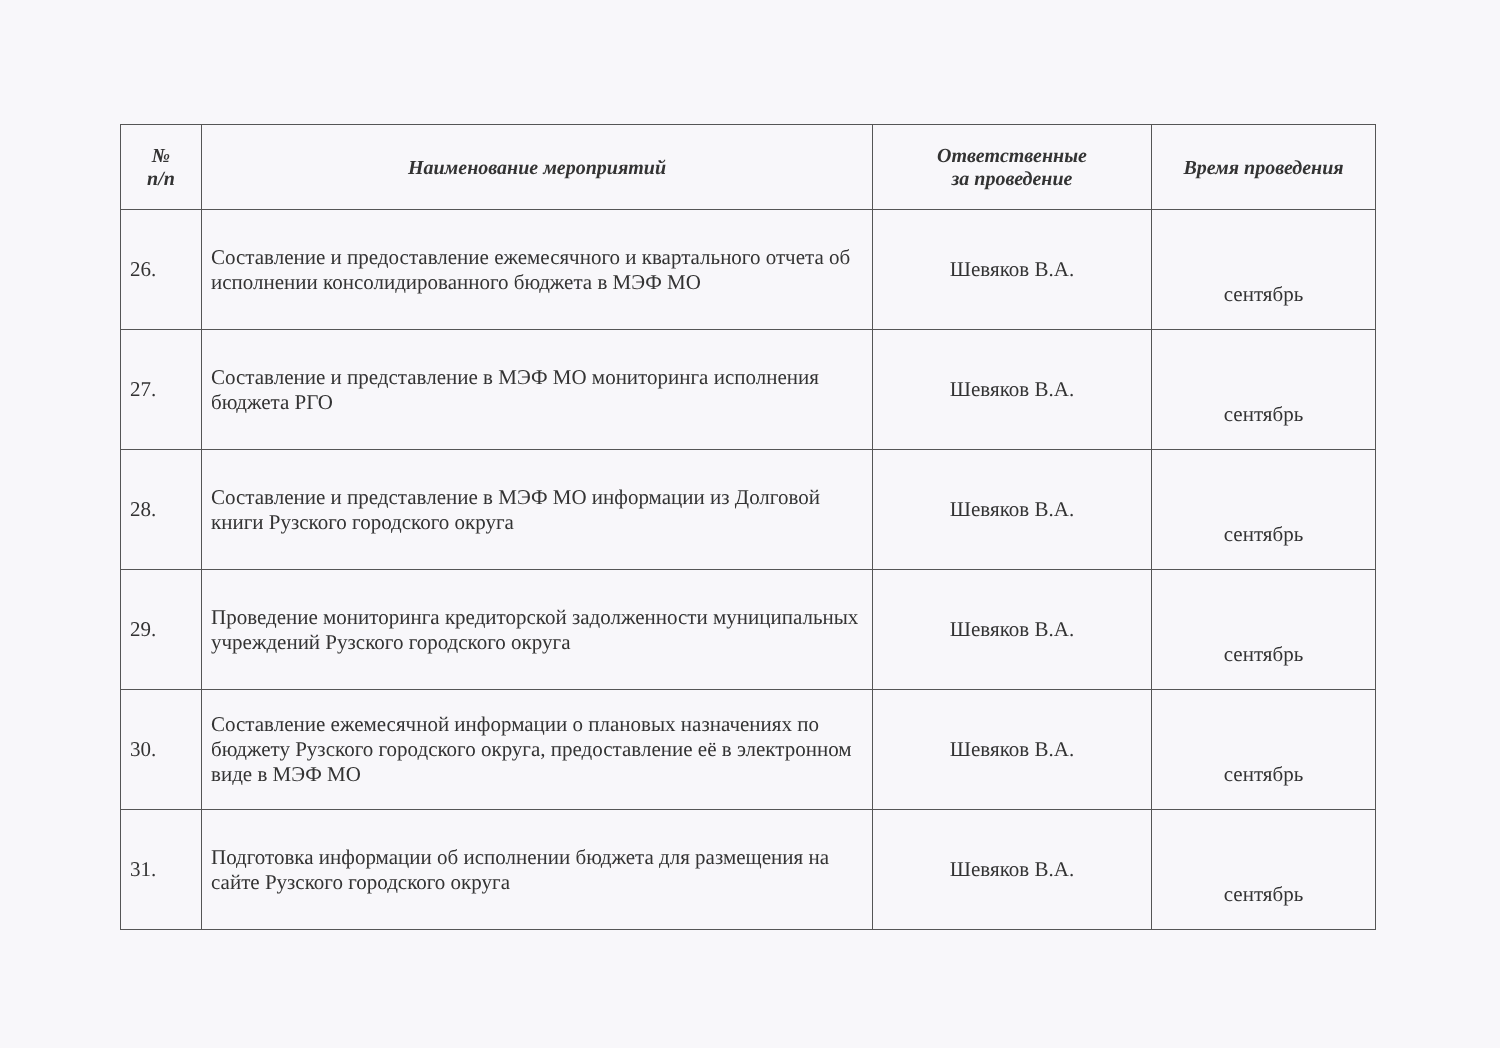| № п/п | Наименование мероприятий | Ответственные за проведение | Время проведения |
| --- | --- | --- | --- |
| 26. | Составление и предоставление ежемесячного и квартального отчета об исполнении консолидированного бюджета в МЭФ МО | Шевяков В.А. | сентябрь |
| 27. | Составление и представление в МЭФ МО мониторинга исполнения бюджета РГО | Шевяков В.А. | сентябрь |
| 28. | Составление и представление в МЭФ МО информации из Долговой книги Рузского городского округа | Шевяков В.А. | сентябрь |
| 29. | Проведение мониторинга кредиторской задолженности муниципальных учреждений Рузского городского округа | Шевяков В.А. | сентябрь |
| 30. | Составление ежемесячной информации о плановых назначениях по бюджету Рузского городского округа, предоставление её в электронном виде в МЭФ МО | Шевяков В.А. | сентябрь |
| 31. | Подготовка информации об исполнении бюджета для размещения на сайте Рузского городского округа | Шевяков В.А. | сентябрь |